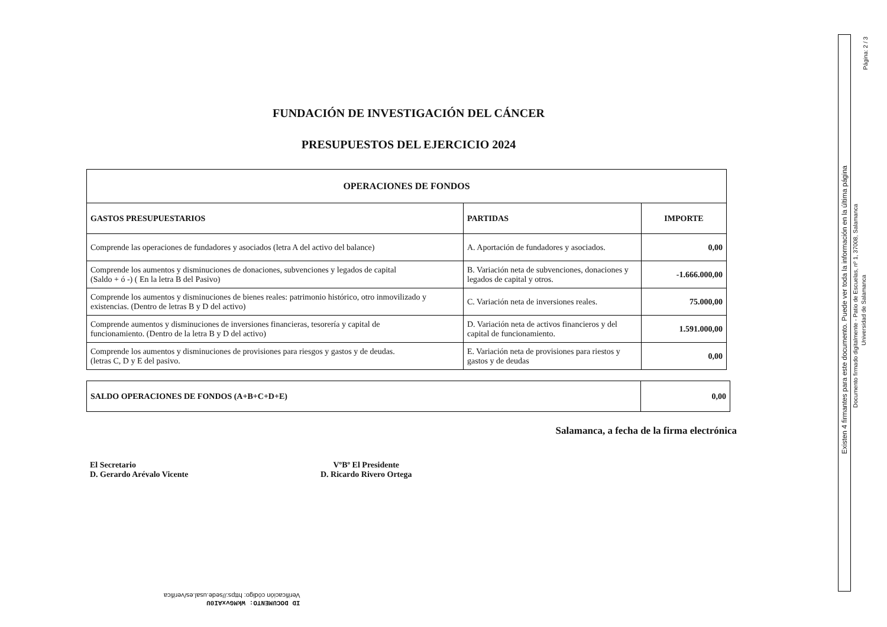FUNDACIÓN DE INVESTIGACIÓN DEL CÁNCER
PRESUPUESTOS DEL EJERCICIO 2024
| OPERACIONES DE FONDOS | | |
| --- | --- | --- |
| GASTOS PRESUPUESTARIOS | PARTIDAS | IMPORTE |
| Comprende las operaciones de fundadores y asociados (letra A del activo del balance) | A. Aportación de fundadores y asociados. | 0,00 |
| Comprende los aumentos y disminuciones de donaciones, subvenciones y legados de capital (Saldo + ó -) ( En la letra B del Pasivo) | B. Variación neta de subvenciones, donaciones y legados de capital y otros. | -1.666.000,00 |
| Comprende los aumentos y disminuciones de bienes reales: patrimonio histórico, otro inmovilizado y existencias. (Dentro de letras B y D del activo) | C. Variación neta de inversiones reales. | 75.000,00 |
| Comprende aumentos y disminuciones de inversiones financieras, tesorería y capital de funcionamiento. (Dentro de la letra B y D del activo) | D. Variación neta de activos financieros y del capital de funcionamiento. | 1.591.000,00 |
| Comprende los aumentos y disminuciones de provisiones para riesgos y gastos y de deudas. (letras C, D y E del pasivo. | E. Variación neta de provisiones para riestos y gastos y de deudas | 0,00 |
| SALDO OPERACIONES DE FONDOS (A+B+C+D+E) | 0,00 |
Salamanca, a fecha de la firma electrónica
El Secretario
D. Gerardo Arévalo Vicente
VºBº El Presidente
D. Ricardo Rivero Ortega
Existen 4 firmantes para este documento. Puede ver toda la información en la última página
Documento firmado digitalmente - Patio de Escuelas, nº 1, 37008, Salamanca
Universidad de Salamanca
Página: 2 / 3
ID DOCUMENTO: WkMGvxAI0U
Verificación código: https://sede.usal.es/verifica